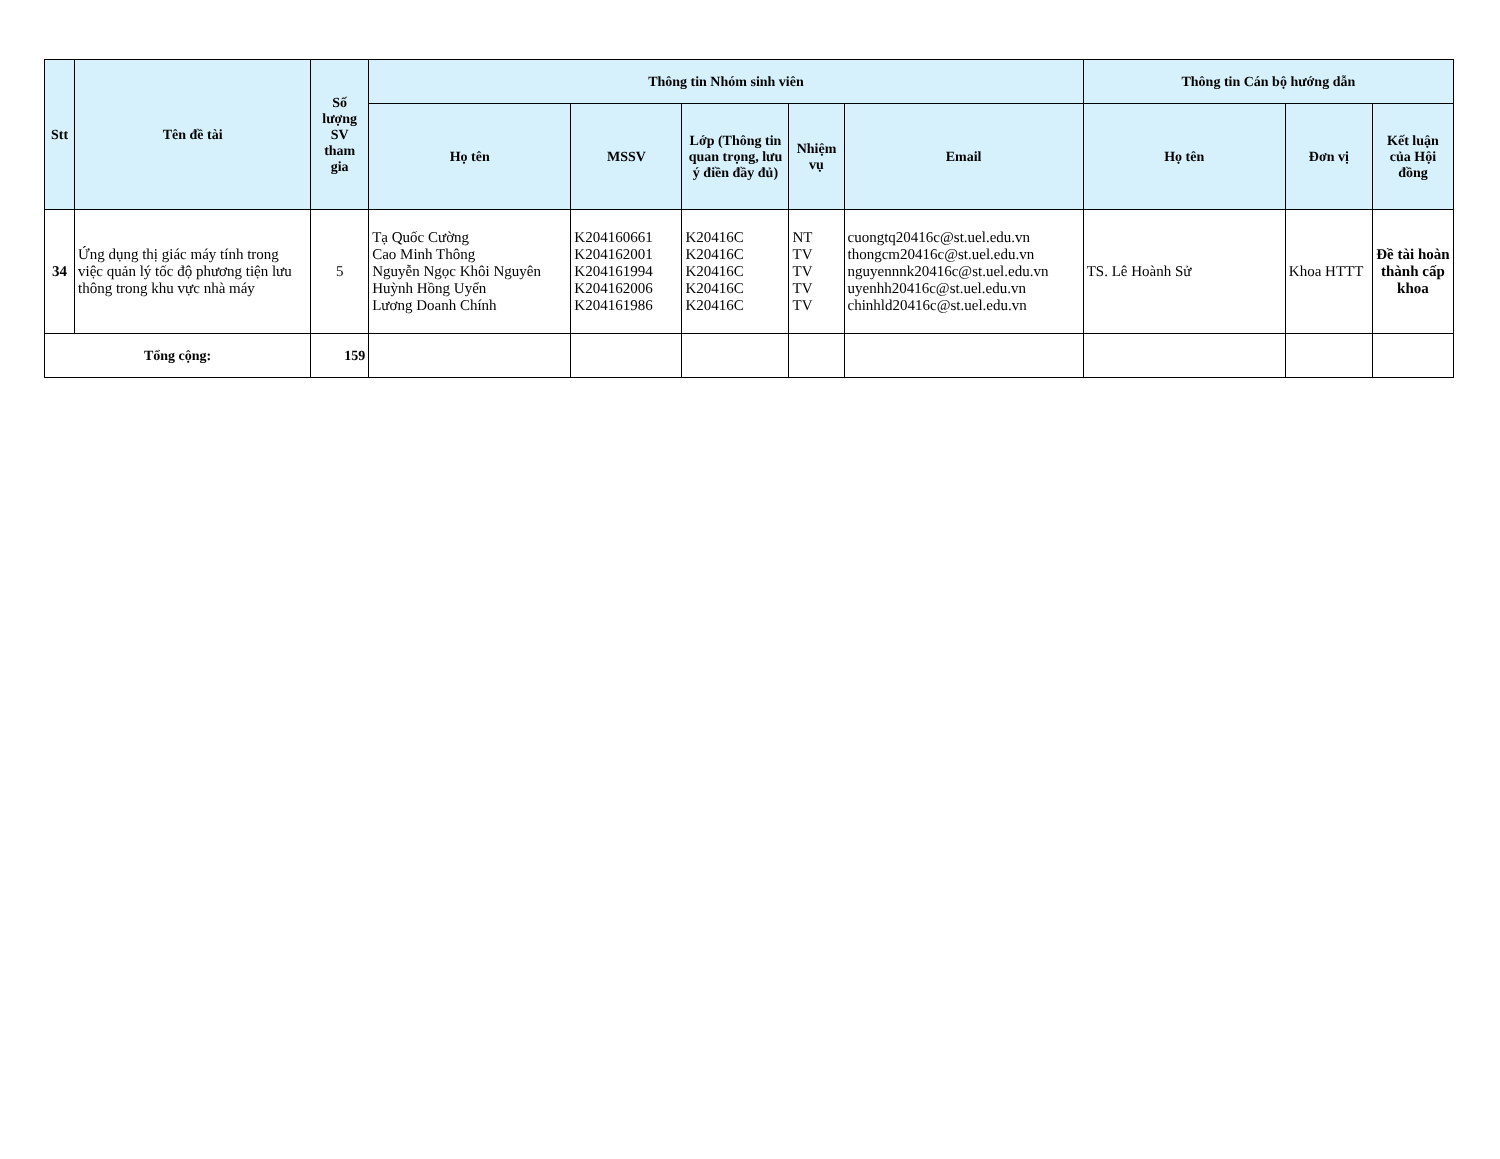| Stt | Tên đề tài | Số lượng SV tham gia | Thông tin Nhóm sinh viên | | | | | Thông tin Cán bộ hướng dẫn | | |
| --- | --- | --- | --- | --- | --- | --- | --- | --- | --- | --- |
| | | | Họ tên | MSSV | Lớp (Thông tin quan trọng, lưu ý điền đầy đủ) | Nhiệm vụ | Email | Họ tên | Đơn vị | Kết luận của Hội đồng |
| 34 | Ứng dụng thị giác máy tính trong việc quản lý tốc độ phương tiện lưu thông trong khu vực nhà máy | 5 | Tạ Quốc Cường Cao Minh Thông Nguyễn Ngọc Khôi Nguyên Huỳnh Hồng Uyển Lương Doanh Chính | K204160661 K204162001 K204161994 K204162006 K204161986 | K20416C K20416C K20416C K20416C K20416C | NT TV TV TV TV | cuongtq20416c@st.uel.edu.vn thongcm20416c@st.uel.edu.vn nguyennnk20416c@st.uel.edu.vn uyenhh20416c@st.uel.edu.vn chinhld20416c@st.uel.edu.vn | TS. Lê Hoành Sử | Khoa HTTT | Đề tài hoàn thành cấp khoa |
| Tổng cộng: | | 159 | | | | | | | | |